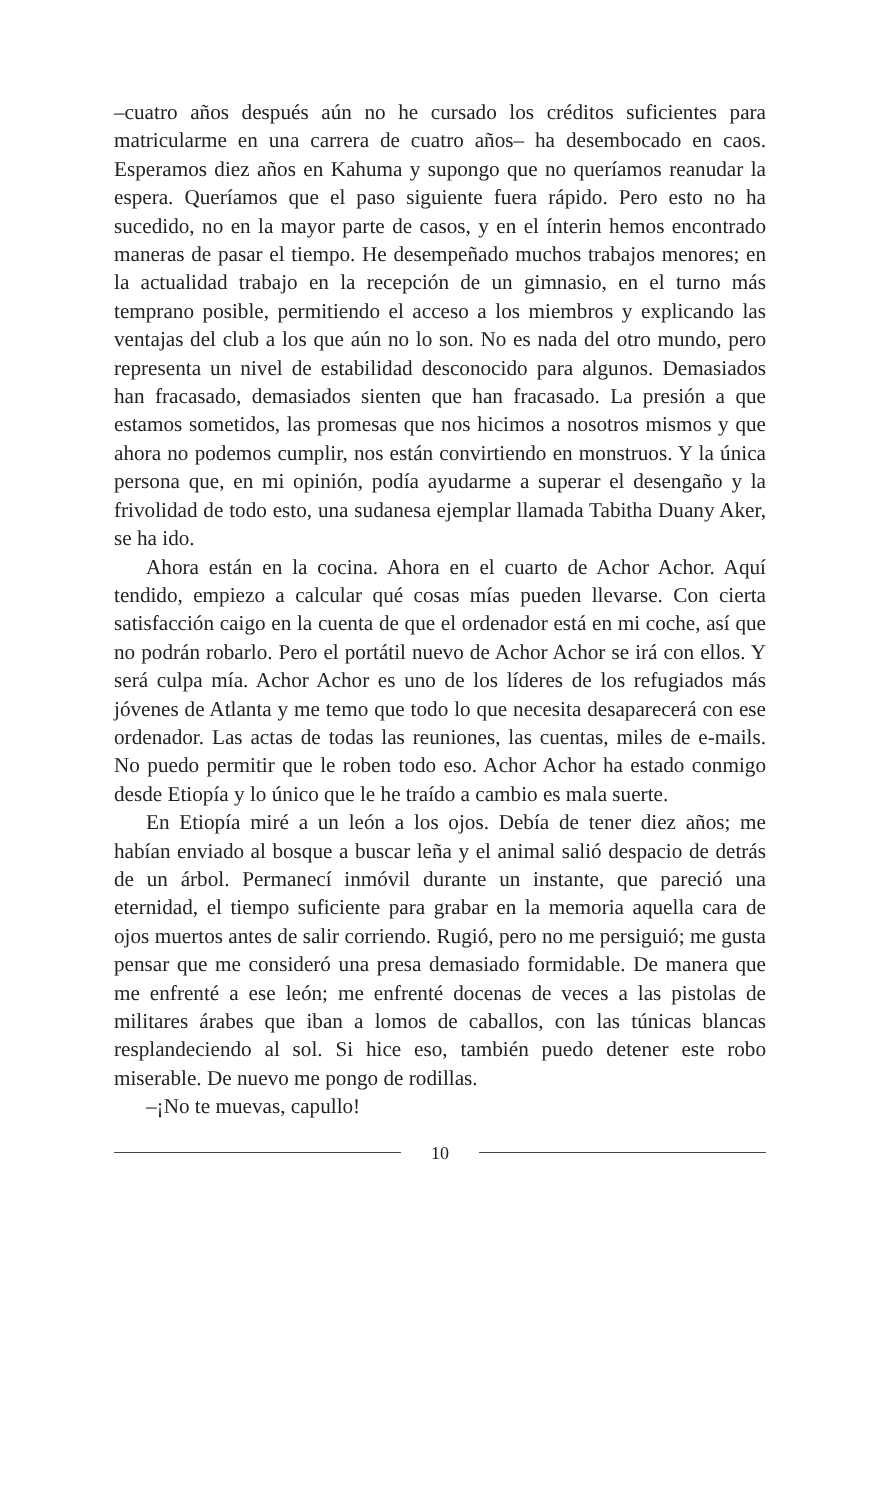–cuatro años después aún no he cursado los créditos suficientes para matricularme en una carrera de cuatro años– ha desembocado en caos. Esperamos diez años en Kahuma y supongo que no queríamos reanudar la espera. Queríamos que el paso siguiente fuera rápido. Pero esto no ha sucedido, no en la mayor parte de casos, y en el ínterin hemos encontrado maneras de pasar el tiempo. He desempeñado muchos trabajos menores; en la actualidad trabajo en la recepción de un gimnasio, en el turno más temprano posible, permitiendo el acceso a los miembros y explicando las ventajas del club a los que aún no lo son. No es nada del otro mundo, pero representa un nivel de estabilidad desconocido para algunos. Demasiados han fracasado, demasiados sienten que han fracasado. La presión a que estamos sometidos, las promesas que nos hicimos a nosotros mismos y que ahora no podemos cumplir, nos están convirtiendo en monstruos. Y la única persona que, en mi opinión, podía ayudarme a superar el desengaño y la frivolidad de todo esto, una sudanesa ejemplar llamada Tabitha Duany Aker, se ha ido.
Ahora están en la cocina. Ahora en el cuarto de Achor Achor. Aquí tendido, empiezo a calcular qué cosas mías pueden llevarse. Con cierta satisfacción caigo en la cuenta de que el ordenador está en mi coche, así que no podrán robarlo. Pero el portátil nuevo de Achor Achor se irá con ellos. Y será culpa mía. Achor Achor es uno de los líderes de los refugiados más jóvenes de Atlanta y me temo que todo lo que necesita desaparecerá con ese ordenador. Las actas de todas las reuniones, las cuentas, miles de e-mails. No puedo permitir que le roben todo eso. Achor Achor ha estado conmigo desde Etiopía y lo único que le he traído a cambio es mala suerte.
En Etiopía miré a un león a los ojos. Debía de tener diez años; me habían enviado al bosque a buscar leña y el animal salió despacio de detrás de un árbol. Permanecí inmóvil durante un instante, que pareció una eternidad, el tiempo suficiente para grabar en la memoria aquella cara de ojos muertos antes de salir corriendo. Rugió, pero no me persiguió; me gusta pensar que me consideró una presa demasiado formidable. De manera que me enfrenté a ese león; me enfrenté docenas de veces a las pistolas de militares árabes que iban a lomos de caballos, con las túnicas blancas resplandeciendo al sol. Si hice eso, también puedo detener este robo miserable. De nuevo me pongo de rodillas.
–¡No te muevas, capullo!
10